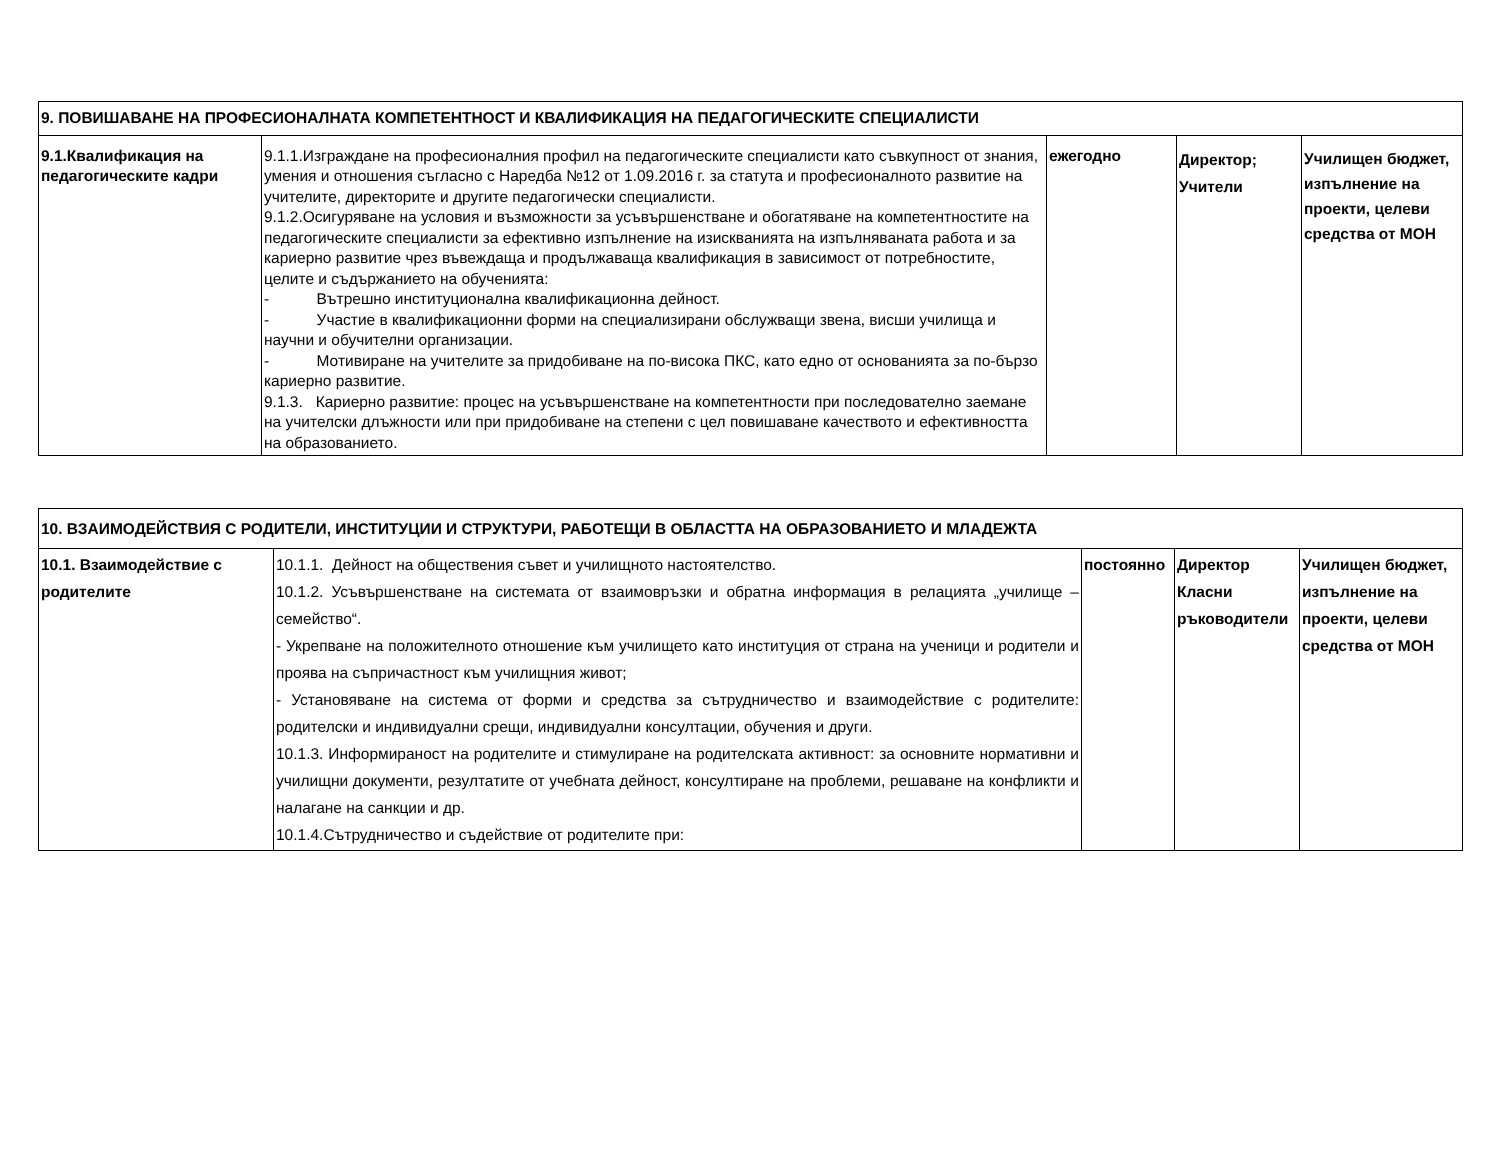| 9. ПОВИШАВАНЕ НА ПРОФЕСИОНАЛНАТА КОМПЕТЕНТНОСТ И КВАЛИФИКАЦИЯ НА ПЕДАГОГИЧЕСКИТЕ СПЕЦИАЛИСТИ | | | | |
| 9.1.Квалификация на педагогическите кадри | 9.1.1.Изграждане на професионалния профил на педагогическите специалисти като съвкупност от знания, умения и отношения съгласно с Наредба №12 от 1.09.2016 г. за статута и професионалното развитие на учителите, директорите и другите педагогически специалисти. 9.1.2.Осигуряване на условия и възможности за усъвършенстване и обогатяване на компетентностите на педагогическите специалисти за ефективно изпълнение на изискванията на изпълняваната работа и за кариерно развитие чрез въвеждаща и продължаваща квалификация в зависимост от потребностите, целите и съдържанието на обученията: - Вътрешно институционална квалификационна дейност. - Участие в квалификационни форми на специализирани обслужващи звена, висши училища и научни и обучителни организации. - Мотивиране на учителите за придобиване на по-висока ПКС, като едно от основанията за по-бързо кариерно развитие. 9.1.3. Кариерно развитие: процес на усъвършенстване на компетентности при последователно заемане на учителски длъжности или при придобиване на степени с цел повишаване качеството и ефективността на образованието. | ежегодно | Директор; Учители | Училищен бюджет, изпълнение на проекти, целеви средства от МОН |
| 10. ВЗАИМОДЕЙСТВИЯ С РОДИТЕЛИ, ИНСТИТУЦИИ И СТРУКТУРИ, РАБОТЕЩИ В ОБЛАСТТА НА ОБРАЗОВАНИЕТО И МЛАДЕЖТА | | | | |
| 10.1. Взаимодействие с родителите | 10.1.1. Дейност на обществения съвет и училищното настоятелство. 10.1.2. Усъвършенстване на системата от взаимовръзки и обратна информация в релацията „училище – семейство“. - Укрепване на положителното отношение към училището като институция от страна на ученици и родители и проява на съпричастност към училищния живот; - Установяване на система от форми и средства за сътрудничество и взаимодействие с родителите: родителски и индивидуални срещи, индивидуални консултации, обучения и други. 10.1.3. Информираност на родителите и стимулиране на родителската активност: за основните нормативни и училищни документи, резултатите от учебната дейност, консултиране на проблеми, решаване на конфликти и налагане на санкции и др. 10.1.4.Сътрудничество и съдействие от родителите при: | постоянно | Директор Класни ръководители | Училищен бюджет, изпълнение на проекти, целеви средства от МОН |